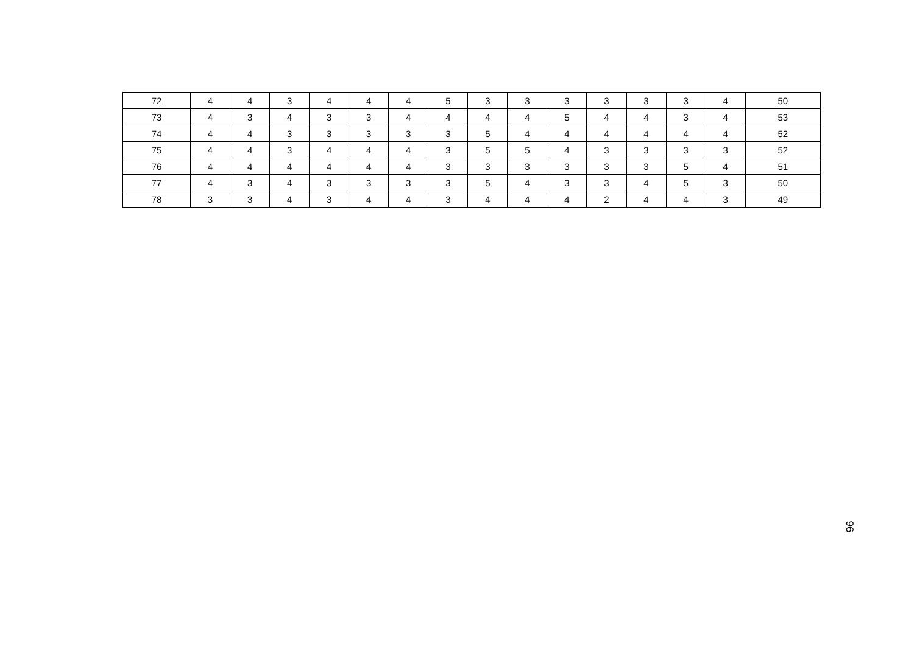| 72 | 4 | 4 | 3 | 4 | 4 | 4 | 5 | 3 | 3 | 3 | 3 | 3 | 3 | 4 | 50 |
| 73 | 4 | 3 | 4 | 3 | 3 | 4 | 4 | 4 | 4 | 5 | 4 | 4 | 3 | 4 | 53 |
| 74 | 4 | 4 | 3 | 3 | 3 | 3 | 3 | 5 | 4 | 4 | 4 | 4 | 4 | 4 | 52 |
| 75 | 4 | 4 | 3 | 4 | 4 | 4 | 3 | 5 | 5 | 4 | 3 | 3 | 3 | 3 | 52 |
| 76 | 4 | 4 | 4 | 4 | 4 | 4 | 3 | 3 | 3 | 3 | 3 | 3 | 5 | 4 | 51 |
| 77 | 4 | 3 | 4 | 3 | 3 | 3 | 3 | 5 | 4 | 3 | 3 | 4 | 5 | 3 | 50 |
| 78 | 3 | 3 | 4 | 3 | 4 | 4 | 3 | 4 | 4 | 4 | 2 | 4 | 4 | 3 | 49 |
96